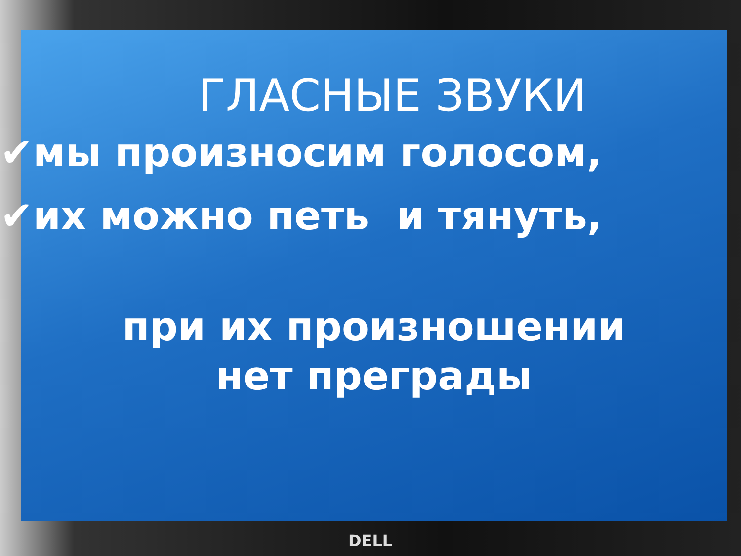ГЛАСНЫЕ ЗВУКИ
✔мы произносим голосом,
✔их можно петь и тянуть,
при их произношении
нет преграды
DELL